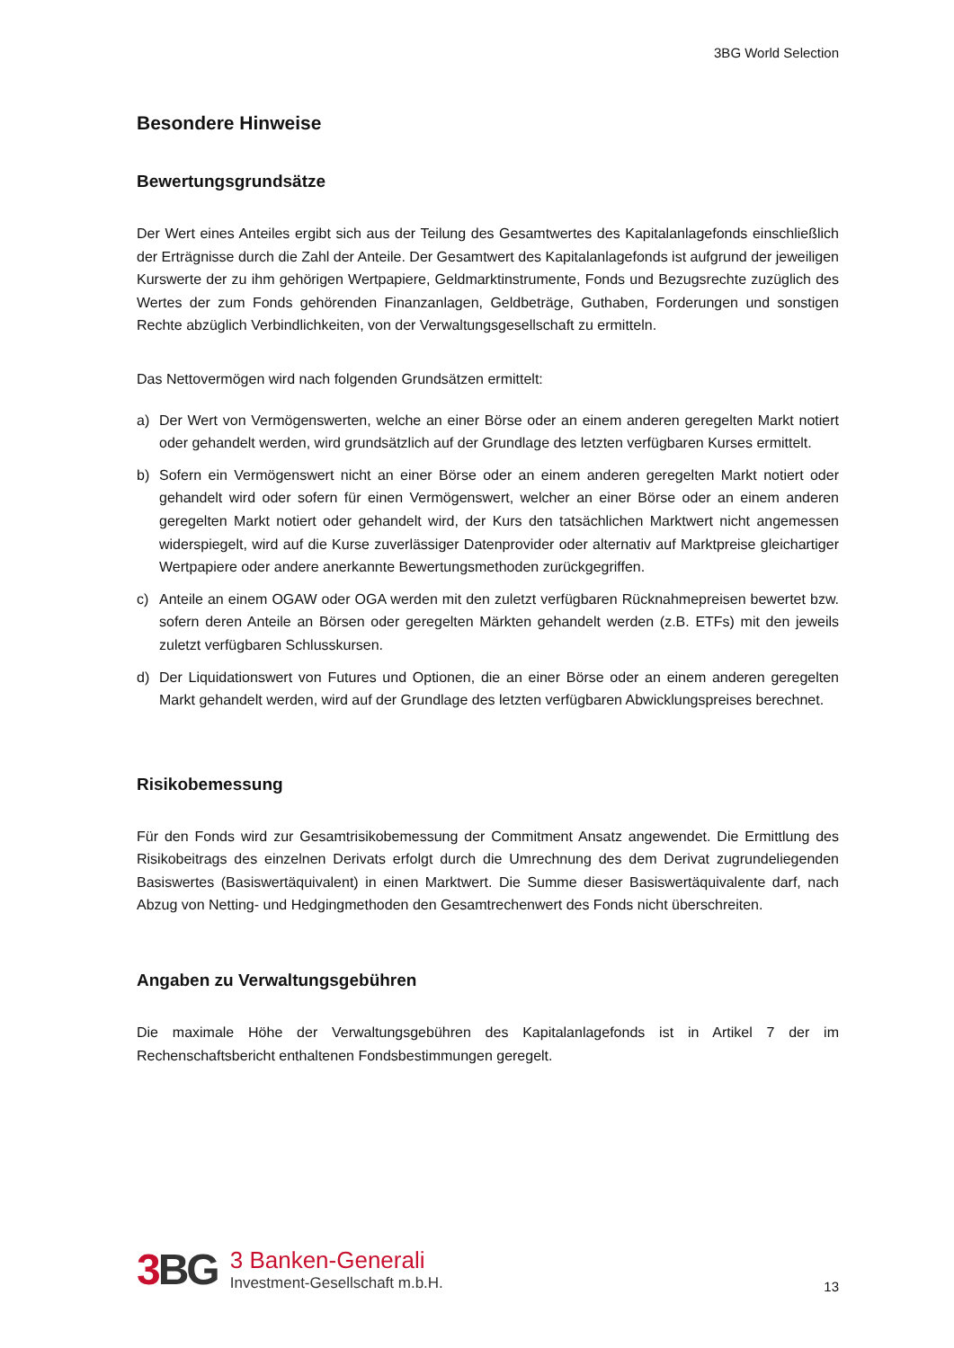3BG World Selection
Besondere Hinweise
Bewertungsgrundsätze
Der Wert eines Anteiles ergibt sich aus der Teilung des Gesamtwertes des Kapitalanlagefonds einschließlich der Erträgnisse durch die Zahl der Anteile. Der Gesamtwert des Kapitalanlagefonds ist aufgrund der jeweiligen Kurswerte der zu ihm gehörigen Wertpapiere, Geldmarktinstrumente, Fonds und Bezugsrechte zuzüglich des Wertes der zum Fonds gehörenden Finanzanlagen, Geldbeträge, Guthaben, Forderungen und sonstigen Rechte abzüglich Verbindlichkeiten, von der Verwaltungsgesellschaft zu ermitteln.
Das Nettovermögen wird nach folgenden Grundsätzen ermittelt:
a) Der Wert von Vermögenswerten, welche an einer Börse oder an einem anderen geregelten Markt notiert oder gehandelt werden, wird grundsätzlich auf der Grundlage des letzten verfügbaren Kurses ermittelt.
b) Sofern ein Vermögenswert nicht an einer Börse oder an einem anderen geregelten Markt notiert oder gehandelt wird oder sofern für einen Vermögenswert, welcher an einer Börse oder an einem anderen geregelten Markt notiert oder gehandelt wird, der Kurs den tatsächlichen Marktwert nicht angemessen widerspiegelt, wird auf die Kurse zuverlässiger Datenprovider oder alternativ auf Marktpreise gleichartiger Wertpapiere oder andere anerkannte Bewertungsmethoden zurückgegriffen.
c) Anteile an einem OGAW oder OGA werden mit den zuletzt verfügbaren Rücknahmepreisen bewertet bzw. sofern deren Anteile an Börsen oder geregelten Märkten gehandelt werden (z.B. ETFs) mit den jeweils zuletzt verfügbaren Schlusskursen.
d) Der Liquidationswert von Futures und Optionen, die an einer Börse oder an einem anderen geregelten Markt gehandelt werden, wird auf der Grundlage des letzten verfügbaren Abwicklungspreises berechnet.
Risikobemessung
Für den Fonds wird zur Gesamtrisikobemessung der Commitment Ansatz angewendet. Die Ermittlung des Risikobeitrags des einzelnen Derivats erfolgt durch die Umrechnung des dem Derivat zugrundeliegenden Basiswertes (Basiswertäquivalent) in einen Marktwert. Die Summe dieser Basiswertäquivalente darf, nach Abzug von Netting- und Hedgingmethoden den Gesamtrechenwert des Fonds nicht überschreiten.
Angaben zu Verwaltungsgebühren
Die maximale Höhe der Verwaltungsgebühren des Kapitalanlagefonds ist in Artikel 7 der im Rechenschaftsbericht enthaltenen Fondsbestimmungen geregelt.
3 BG
3 Banken-Generali
Investment-Gesellschaft m.b.H.
13